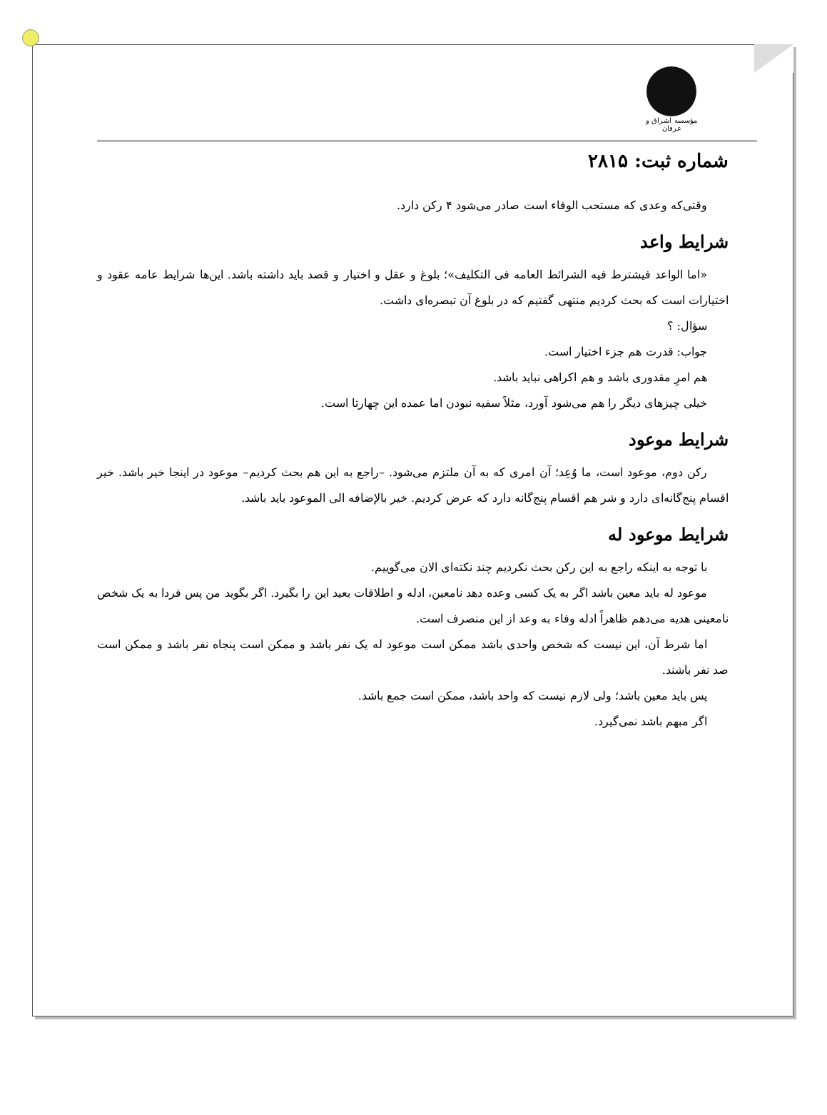مؤسسه اشراق و عرفان
شماره ثبت: ۲۸۱۵
وقتی‌که وعدی که مستحب الوفاء است صادر می‌شود ۴ رکن دارد.
شرایط واعد
«اما الواعد فیشترط فیه الشرائط العامه فی التکلیف»؛ بلوغ و عقل و اختیار و قصد باید داشته باشد. این‌ها شرایط عامه عقود و اختیارات است که بحث کردیم منتهی گفتیم که در بلوغ آن تبصره‌ای داشت.
سؤال: ؟
جواب: قدرت هم جزء اختیار است.
هم امرِ مقدوری باشد و هم اکراهی نباید باشد.
خیلی چیزهای دیگر را هم می‌شود آورد، مثلاً سفیه نبودن اما عمده این چهارتا است.
شرایط موعود
رکن دوم، موعود است، ما وُعِد؛ آن امری که به آن ملتزم می‌شود. –راجع به این هم بحث کردیم– موعود در اینجا خیر باشد. خیر اقسام پنج‌گانه‌ای دارد و شر هم اقسام پنج‌گانه دارد که عرض کردیم. خیر بالإضافه الی الموعود باید باشد.
شرایط موعود له
با توجه به اینکه راجع به این رکن بحث نکردیم چند نکته‌ای الان می‌گوییم.
موعود له باید معین باشد اگر به یک کسی وعده دهد نامعین، ادله و اطلاقات بعید این را بگیرد. اگر بگوید من پس فردا به یک شخص نامعینی هدیه می‌دهم ظاهراً ادله وفاء به وعد از این منصرف است.
اما شرط آن، این نیست که شخص واحدی باشد ممکن است موعود له یک نفر باشد و ممکن است پنجاه نفر باشد و ممکن است صد نفر باشند.
پس باید معین باشد؛ ولی لازم نیست که واحد باشد، ممکن است جمع باشد.
اگر مبهم باشد نمی‌گیرد.